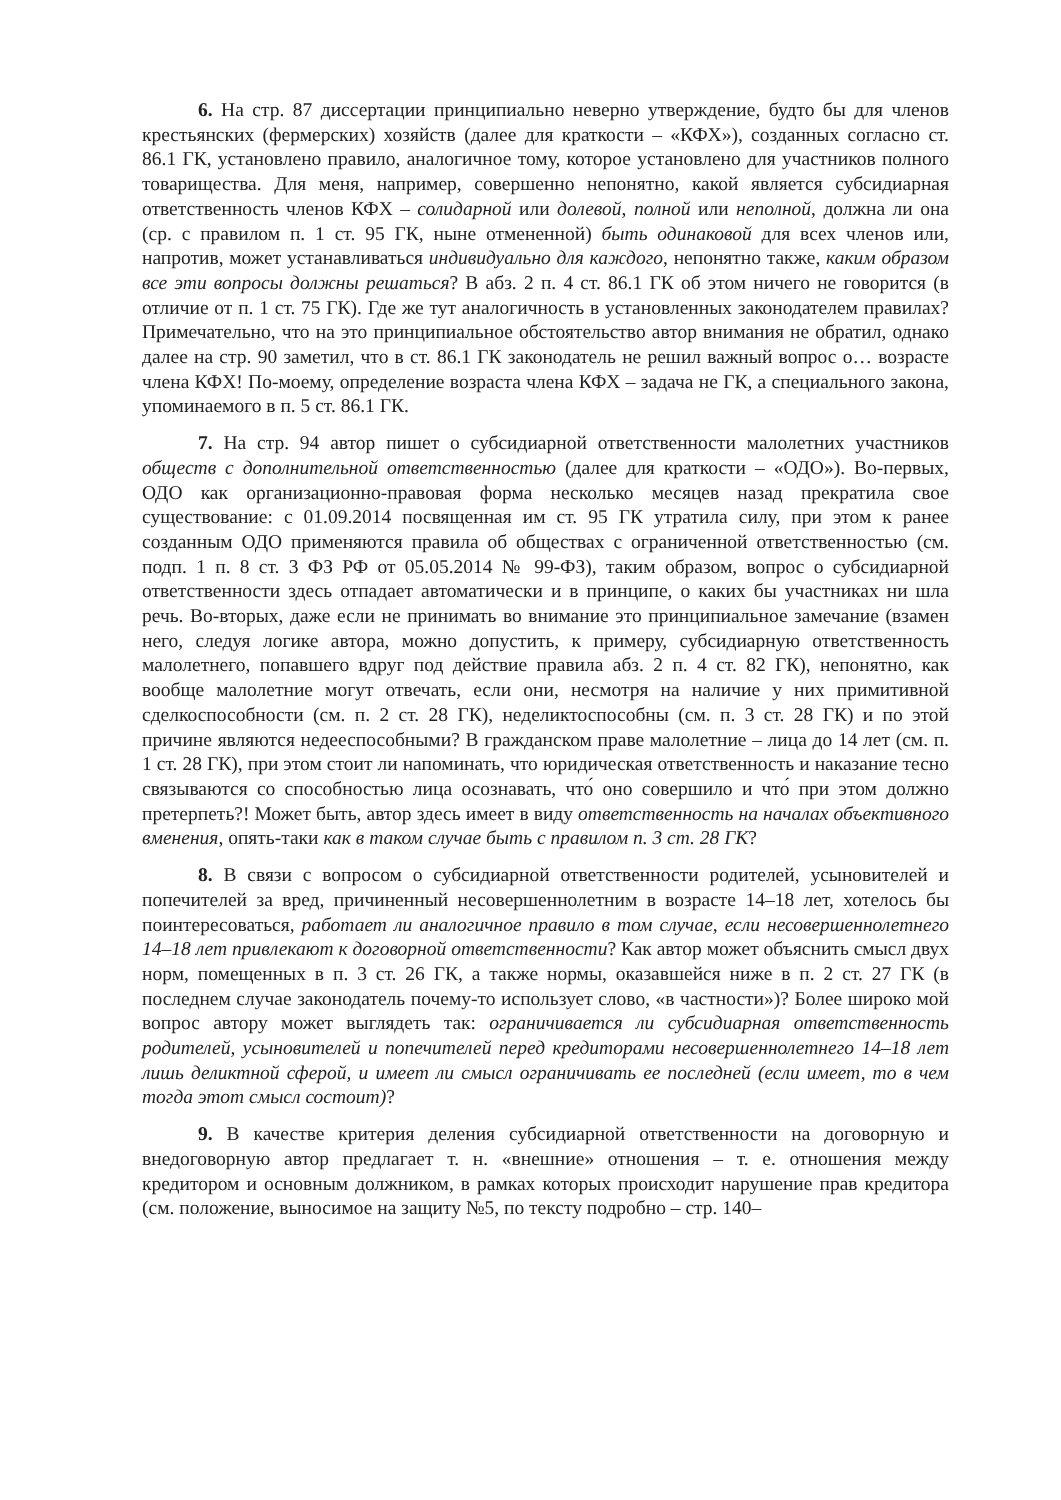6. На стр. 87 диссертации принципиально неверно утверждение, будто бы для членов крестьянских (фермерских) хозяйств (далее для краткости – «КФХ»), созданных согласно ст. 86.1 ГК, установлено правило, аналогичное тому, которое установлено для участников полного товарищества. Для меня, например, совершенно непонятно, какой является субсидиарная ответственность членов КФХ – солидарной или долевой, полной или неполной, должна ли она (ср. с правилом п. 1 ст. 95 ГК, ныне отмененной) быть одинаковой для всех членов или, напротив, может устанавливаться индивидуально для каждого, непонятно также, каким образом все эти вопросы должны решаться? В абз. 2 п. 4 ст. 86.1 ГК об этом ничего не говорится (в отличие от п. 1 ст. 75 ГК). Где же тут аналогичность в установленных законодателем правилах? Примечательно, что на это принципиальное обстоятельство автор внимания не обратил, однако далее на стр. 90 заметил, что в ст. 86.1 ГК законодатель не решил важный вопрос о… возрасте члена КФХ! По-моему, определение возраста члена КФХ – задача не ГК, а специального закона, упоминаемого в п. 5 ст. 86.1 ГК.
7. На стр. 94 автор пишет о субсидиарной ответственности малолетних участников обществ с дополнительной ответственностью (далее для краткости – «ОДО»). Во-первых, ОДО как организационно-правовая форма несколько месяцев назад прекратила свое существование: с 01.09.2014 посвященная им ст. 95 ГК утратила силу, при этом к ранее созданным ОДО применяются правила об обществах с ограниченной ответственностью (см. подп. 1 п. 8 ст. 3 ФЗ РФ от 05.05.2014 № 99-ФЗ), таким образом, вопрос о субсидиарной ответственности здесь отпадает автоматически и в принципе, о каких бы участниках ни шла речь. Во-вторых, даже если не принимать во внимание это принципиальное замечание (взамен него, следуя логике автора, можно допустить, к примеру, субсидиарную ответственность малолетнего, попавшего вдруг под действие правила абз. 2 п. 4 ст. 82 ГК), непонятно, как вообще малолетние могут отвечать, если они, несмотря на наличие у них примитивной сделкоспособности (см. п. 2 ст. 28 ГК), неделиктоспособны (см. п. 3 ст. 28 ГК) и по этой причине являются недееспособными? В гражданском праве малолетние – лица до 14 лет (см. п. 1 ст. 28 ГК), при этом стоит ли напоминать, что юридическая ответственность и наказание тесно связываются со способностью лица осознавать, что́ оно совершило и что́ при этом должно претерпеть?! Может быть, автор здесь имеет в виду ответственность на началах объективного вменения, опять-таки как в таком случае быть с правилом п. 3 ст. 28 ГК?
8. В связи с вопросом о субсидиарной ответственности родителей, усыновителей и попечителей за вред, причиненный несовершеннолетним в возрасте 14–18 лет, хотелось бы поинтересоваться, работает ли аналогичное правило в том случае, если несовершеннолетнего 14–18 лет привлекают к договорной ответственности? Как автор может объяснить смысл двух норм, помещенных в п. 3 ст. 26 ГК, а также нормы, оказавшейся ниже в п. 2 ст. 27 ГК (в последнем случае законодатель почему-то использует слово, «в частности»)? Более широко мой вопрос автору может выглядеть так: ограничивается ли субсидиарная ответственность родителей, усыновителей и попечителей перед кредиторами несовершеннолетнего 14–18 лет лишь деликтной сферой, и имеет ли смысл ограничивать ее последней (если имеет, то в чем тогда этот смысл состоит)?
9. В качестве критерия деления субсидиарной ответственности на договорную и внедоговорную автор предлагает т. н. «внешние» отношения – т. е. отношения между кредитором и основным должником, в рамках которых происходит нарушение прав кредитора (см. положение, выносимое на защиту №5, по тексту подробно – стр. 140–